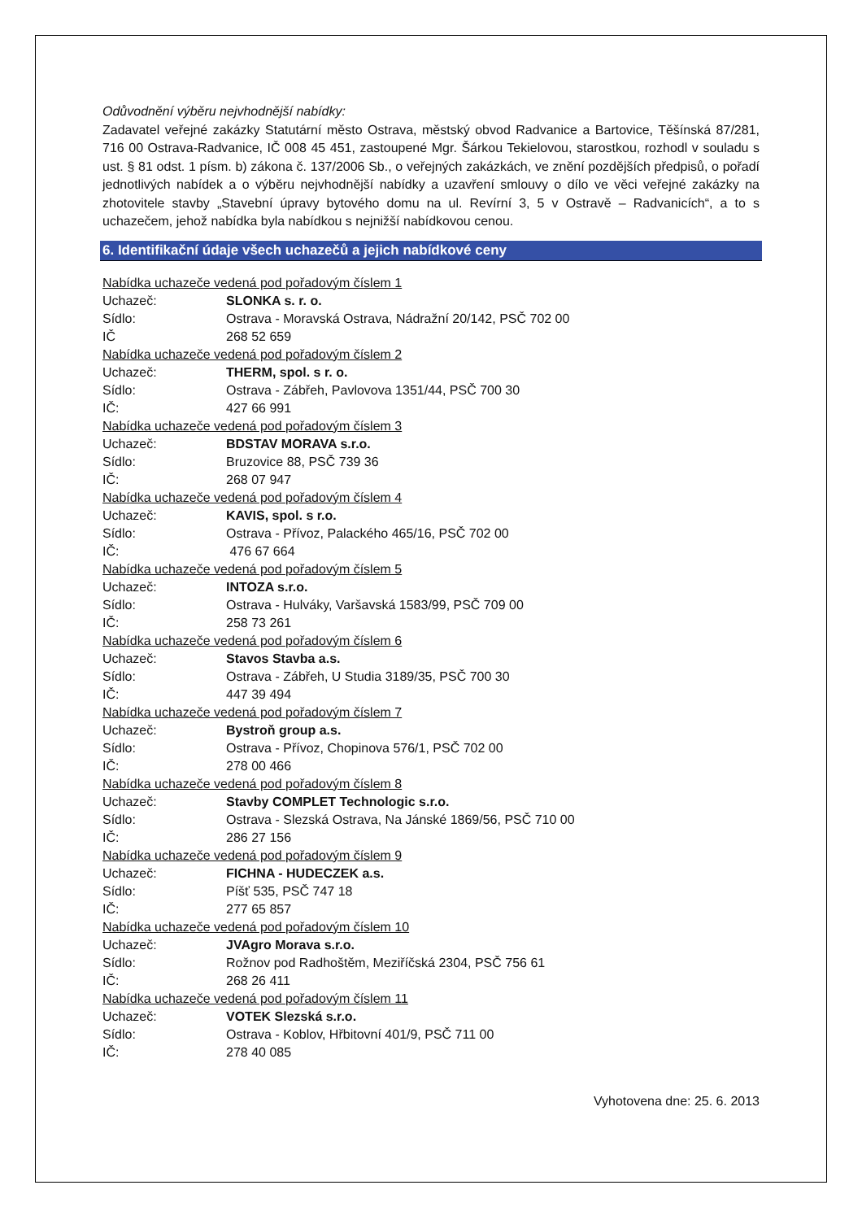Odůvodnění výběru nejvhodnější nabídky:
Zadavatel veřejné zakázky Statutární město Ostrava, městský obvod Radvanice a Bartovice, Těšínská 87/281, 716 00 Ostrava-Radvanice, IČ 008 45 451, zastoupené Mgr. Šárkou Tekielovou, starostkou, rozhodl v souladu s ust. § 81 odst. 1 písm. b) zákona č. 137/2006 Sb., o veřejných zakázkách, ve znění pozdějších předpisů, o pořadí jednotlivých nabídek a o výběru nejvhodnější nabídky a uzavření smlouvy o dílo ve věci veřejné zakázky na zhotovitele stavby „Stavební úpravy bytového domu na ul. Revírní 3, 5 v Ostravě – Radvanicích“, a to s uchazečem, jehož nabídka byla nabídkou s nejnižší nabídkovou cenou.
6. Identifikační údaje všech uchazečů a jejich nabídkové ceny
Nabídka uchazeče vedená pod pořadovým číslem 1
Uchazeč: SLONKA s. r. o.
Sídlo: Ostrava - Moravská Ostrava, Nádražní 20/142, PSČ 702 00
IČ 268 52 659
Nabídka uchazeče vedená pod pořadovým číslem 2
Uchazeč: THERM, spol. s r. o.
Sídlo: Ostrava - Zábřeh, Pavlovova 1351/44, PSČ 700 30
IČ: 427 66 991
Nabídka uchazeče vedená pod pořadovým číslem 3
Uchazeč: BDSTAV MORAVA s.r.o.
Sídlo: Bruzovice 88, PSČ 739 36
IČ: 268 07 947
Nabídka uchazeče vedená pod pořadovým číslem 4
Uchazeč: KAVIS, spol. s r.o.
Sídlo: Ostrava - Přívoz, Palackého 465/16, PSČ 702 00
IČ: 476 67 664
Nabídka uchazeče vedená pod pořadovým číslem 5
Uchazeč: INTOZA s.r.o.
Sídlo: Ostrava - Hulváky, Varšavská 1583/99, PSČ 709 00
IČ: 258 73 261
Nabídka uchazeče vedená pod pořadovým číslem 6
Uchazeč: Stavos Stavba a.s.
Sídlo: Ostrava - Zábřeh, U Studia 3189/35, PSČ 700 30
IČ: 447 39 494
Nabídka uchazeče vedená pod pořadovým číslem 7
Uchazeč: Bystroň group a.s.
Sídlo: Ostrava - Přívoz, Chopinova 576/1, PSČ 702 00
IČ: 278 00 466
Nabídka uchazeče vedená pod pořadovým číslem 8
Uchazeč: Stavby COMPLET Technologic s.r.o.
Sídlo: Ostrava - Slezská Ostrava, Na Jánské 1869/56, PSČ 710 00
IČ: 286 27 156
Nabídka uchazeče vedená pod pořadovým číslem 9
Uchazeč: FICHNA - HUDECZEK a.s.
Sídlo: Píšť 535, PSČ 747 18
IČ: 277 65 857
Nabídka uchazeče vedená pod pořadovým číslem 10
Uchazeč: JVAgro Morava s.r.o.
Sídlo: Rožnov pod Radhoštěm, Meziříčská 2304, PSČ 756 61
IČ: 268 26 411
Nabídka uchazeče vedená pod pořadovým číslem 11
Uchazeč: VOTEK Slezská s.r.o.
Sídlo: Ostrava - Koblov, Hřbitovní 401/9, PSČ 711 00
IČ: 278 40 085
Vyhotovena dne: 25. 6. 2013